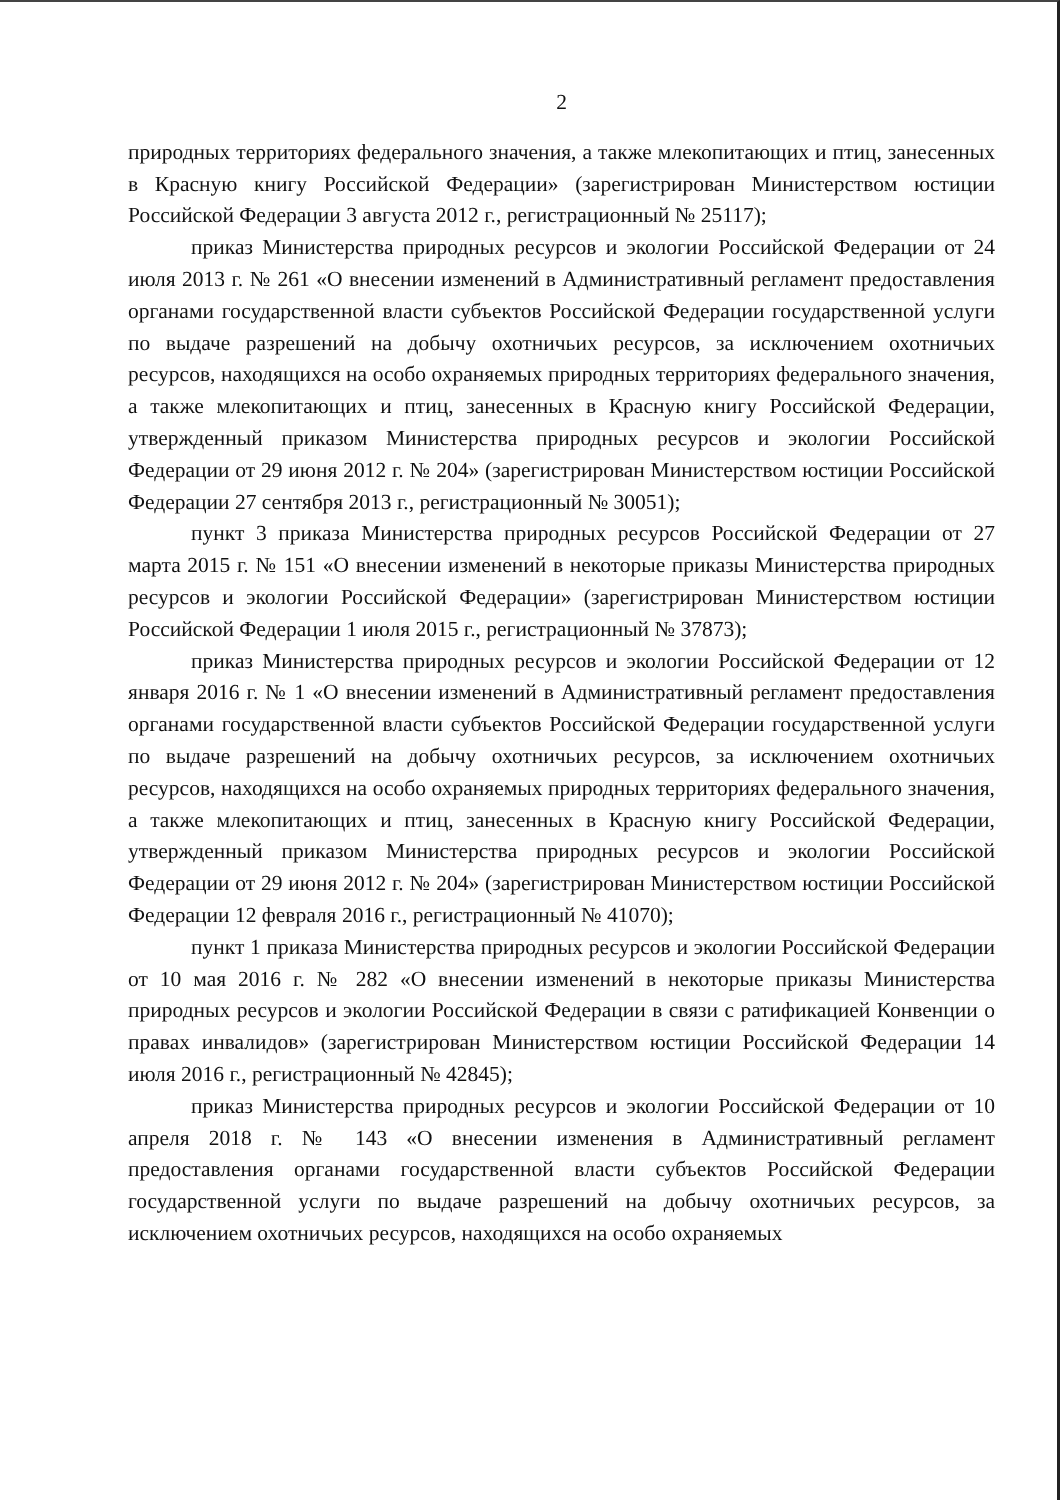2
природных территориях федерального значения, а также млекопитающих и птиц, занесенных в Красную книгу Российской Федерации» (зарегистрирован Министерством юстиции Российской Федерации 3 августа 2012 г., регистрационный № 25117);
приказ Министерства природных ресурсов и экологии Российской Федерации от 24 июля 2013 г. № 261 «О внесении изменений в Административный регламент предоставления органами государственной власти субъектов Российской Федерации государственной услуги по выдаче разрешений на добычу охотничьих ресурсов, за исключением охотничьих ресурсов, находящихся на особо охраняемых природных территориях федерального значения, а также млекопитающих и птиц, занесенных в Красную книгу Российской Федерации, утвержденный приказом Министерства природных ресурсов и экологии Российской Федерации от 29 июня 2012 г. № 204» (зарегистрирован Министерством юстиции Российской Федерации 27 сентября 2013 г., регистрационный № 30051);
пункт 3 приказа Министерства природных ресурсов Российской Федерации от 27 марта 2015 г. № 151 «О внесении изменений в некоторые приказы Министерства природных ресурсов и экологии Российской Федерации» (зарегистрирован Министерством юстиции Российской Федерации 1 июля 2015 г., регистрационный № 37873);
приказ Министерства природных ресурсов и экологии Российской Федерации от 12 января 2016 г. № 1 «О внесении изменений в Административный регламент предоставления органами государственной власти субъектов Российской Федерации государственной услуги по выдаче разрешений на добычу охотничьих ресурсов, за исключением охотничьих ресурсов, находящихся на особо охраняемых природных территориях федерального значения, а также млекопитающих и птиц, занесенных в Красную книгу Российской Федерации, утвержденный приказом Министерства природных ресурсов и экологии Российской Федерации от 29 июня 2012 г. № 204» (зарегистрирован Министерством юстиции Российской Федерации 12 февраля 2016 г., регистрационный № 41070);
пункт 1 приказа Министерства природных ресурсов и экологии Российской Федерации от 10 мая 2016 г. № 282 «О внесении изменений в некоторые приказы Министерства природных ресурсов и экологии Российской Федерации в связи с ратификацией Конвенции о правах инвалидов» (зарегистрирован Министерством юстиции Российской Федерации 14 июля 2016 г., регистрационный № 42845);
приказ Министерства природных ресурсов и экологии Российской Федерации от 10 апреля 2018 г. № 143 «О внесении изменения в Административный регламент предоставления органами государственной власти субъектов Российской Федерации государственной услуги по выдаче разрешений на добычу охотничьих ресурсов, за исключением охотничьих ресурсов, находящихся на особо охраняемых